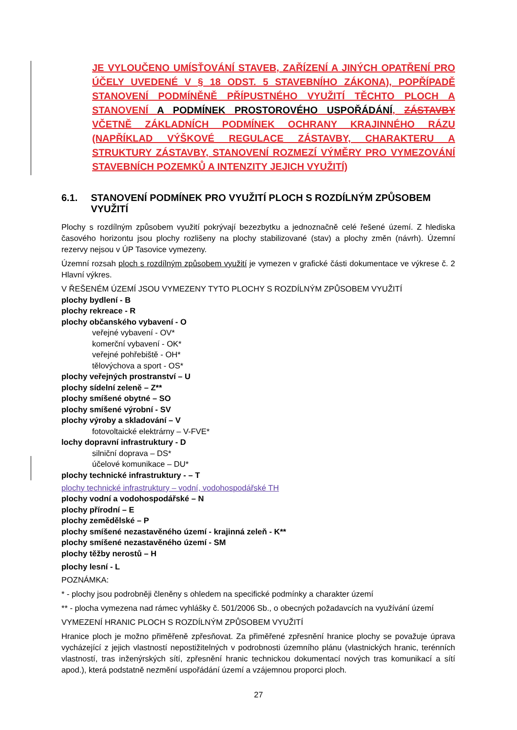JE VYLOUČENO UMÍSŤOVÁNÍ STAVEB, ZAŘÍZENÍ A JINÝCH OPATŘENÍ PRO ÚČELY UVEDENÉ V § 18 ODST. 5 STAVEBNÍHO ZÁKONA), POPŘÍPADĚ STANOVENÍ PODMÍNĚNĚ PŘÍPUSTNÉHO VYUŽITÍ TĚCHTO PLOCH A STANOVENÍ A PODMÍNEK PROSTOROVÉHO USPOŘÁDÁNÍ, ZÁSTAVBY VČETNĚ ZÁKLADNÍCH PODMÍNEK OCHRANY KRAJINNÉHO RÁZU (NAPŘÍKLAD VÝŠKOVÉ REGULACE ZÁSTAVBY, CHARAKTERU A STRUKTURY ZÁSTAVBY, STANOVENÍ ROZMEZÍ VÝMĚRY PRO VYMEZOVÁNÍ STAVEBNÍCH POZEMKŮ A INTENZITY JEJICH VYUŽITÍ)
6.1. STANOVENÍ PODMÍNEK PRO VYUŽITÍ PLOCH S ROZDÍLNÝM ZPŮSOBEM VYUŽITÍ
Plochy s rozdílným způsobem využití pokrývají bezezbytku a jednoznačně celé řešené území. Z hlediska časového horizontu jsou plochy rozlišeny na plochy stabilizované (stav) a plochy změn (návrh). Územní rezervy nejsou v ÚP Tasovice vymezeny.
Územní rozsah ploch s rozdílným způsobem využití je vymezen v grafické části dokumentace ve výkrese č. 2 Hlavní výkres.
V ŘEŠENÉM ÚZEMÍ JSOU VYMEZENY TYTO PLOCHY S ROZDÍLNÝM ZPŮSOBEM VYUŽITÍ
plochy bydlení - B
plochy rekreace - R
plochy občanského vybavení - O
veřejné vybavení - OV*
komerční vybavení - OK*
veřejné pohřebiště - OH*
tělovýchova a sport - OS*
plochy veřejných prostranství – U
plochy sídelní zeleně – Z**
plochy smíšené obytné – SO
plochy smíšené výrobní - SV
plochy výroby a skladování – V
fotovoltaické elektrárny – V-FVE*
lochy dopravní infrastruktury - D
silniční doprava – DS*
účelové komunikace – DU*
plochy technické infrastruktury - – T
plochy technické infrastruktury – vodní, vodohospodářské TH
plochy vodní a vodohospodářské – N
plochy přírodní – E
plochy zemědělské – P
plochy smíšené nezastavěného území - krajinná zeleň - K**
plochy smíšené nezastavěného území - SM
plochy těžby nerostů – H
plochy lesní - L
POZNÁMKA:
* - plochy jsou podrobněji členěny s ohledem na specifické podmínky a charakter území
** - plocha vymezena nad rámec vyhlášky č. 501/2006 Sb., o obecných požadavcích na využívání území
VYMEZENÍ HRANIC PLOCH S ROZDÍLNÝM ZPŮSOBEM VYUŽITÍ
Hranice ploch je možno přiměřeně zpřesňovat. Za přiměřené zpřesnění hranice plochy se považuje úprava vycházející z jejich vlastností nepostižitelných v podrobnosti územního plánu (vlastnických hranic, terénních vlastností, tras inženýrských sítí, zpřesnění hranic technickou dokumentací nových tras komunikací a sítí apod.), která podstatně nezmění uspořádání území a vzájemnou proporci ploch.
27